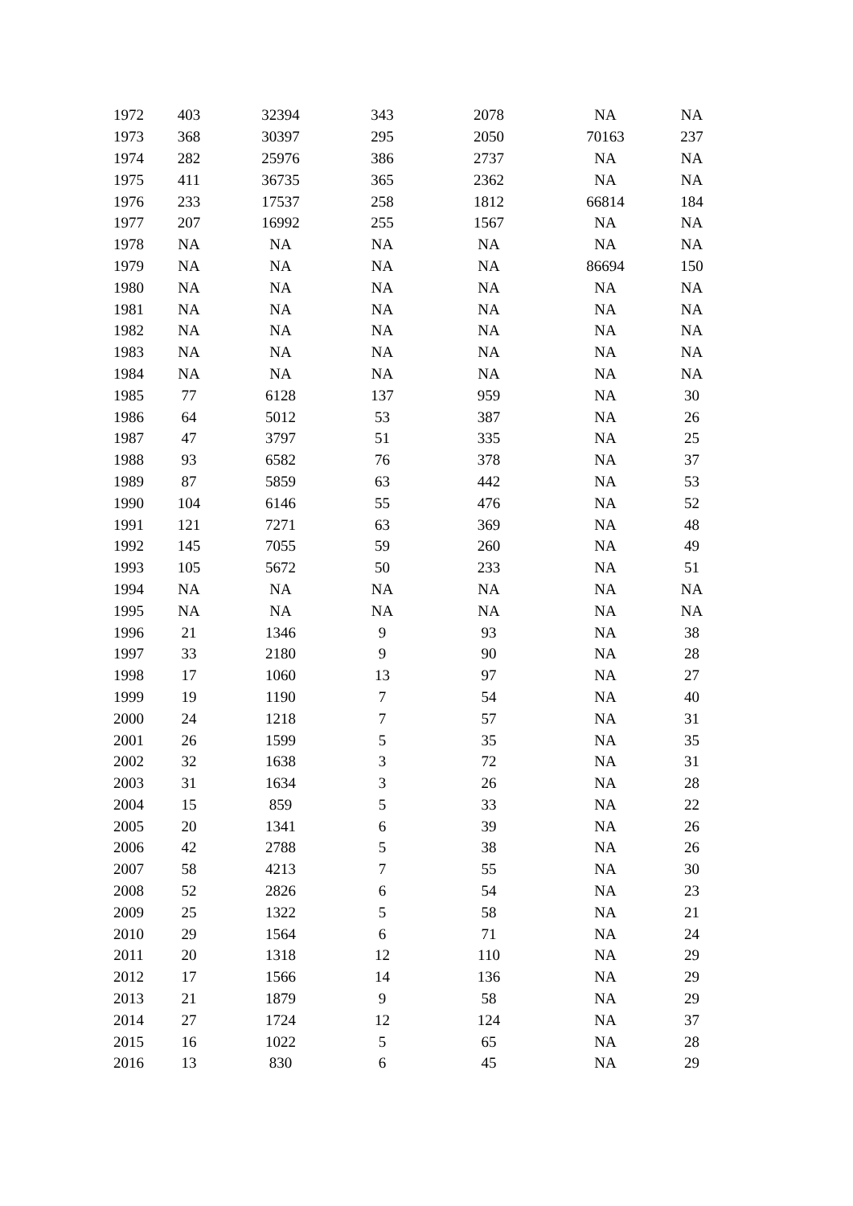| 1972 | 403 | 32394 | 343 | 2078 | NA | NA |
| 1973 | 368 | 30397 | 295 | 2050 | 70163 | 237 |
| 1974 | 282 | 25976 | 386 | 2737 | NA | NA |
| 1975 | 411 | 36735 | 365 | 2362 | NA | NA |
| 1976 | 233 | 17537 | 258 | 1812 | 66814 | 184 |
| 1977 | 207 | 16992 | 255 | 1567 | NA | NA |
| 1978 | NA | NA | NA | NA | NA | NA |
| 1979 | NA | NA | NA | NA | 86694 | 150 |
| 1980 | NA | NA | NA | NA | NA | NA |
| 1981 | NA | NA | NA | NA | NA | NA |
| 1982 | NA | NA | NA | NA | NA | NA |
| 1983 | NA | NA | NA | NA | NA | NA |
| 1984 | NA | NA | NA | NA | NA | NA |
| 1985 | 77 | 6128 | 137 | 959 | NA | 30 |
| 1986 | 64 | 5012 | 53 | 387 | NA | 26 |
| 1987 | 47 | 3797 | 51 | 335 | NA | 25 |
| 1988 | 93 | 6582 | 76 | 378 | NA | 37 |
| 1989 | 87 | 5859 | 63 | 442 | NA | 53 |
| 1990 | 104 | 6146 | 55 | 476 | NA | 52 |
| 1991 | 121 | 7271 | 63 | 369 | NA | 48 |
| 1992 | 145 | 7055 | 59 | 260 | NA | 49 |
| 1993 | 105 | 5672 | 50 | 233 | NA | 51 |
| 1994 | NA | NA | NA | NA | NA | NA |
| 1995 | NA | NA | NA | NA | NA | NA |
| 1996 | 21 | 1346 | 9 | 93 | NA | 38 |
| 1997 | 33 | 2180 | 9 | 90 | NA | 28 |
| 1998 | 17 | 1060 | 13 | 97 | NA | 27 |
| 1999 | 19 | 1190 | 7 | 54 | NA | 40 |
| 2000 | 24 | 1218 | 7 | 57 | NA | 31 |
| 2001 | 26 | 1599 | 5 | 35 | NA | 35 |
| 2002 | 32 | 1638 | 3 | 72 | NA | 31 |
| 2003 | 31 | 1634 | 3 | 26 | NA | 28 |
| 2004 | 15 | 859 | 5 | 33 | NA | 22 |
| 2005 | 20 | 1341 | 6 | 39 | NA | 26 |
| 2006 | 42 | 2788 | 5 | 38 | NA | 26 |
| 2007 | 58 | 4213 | 7 | 55 | NA | 30 |
| 2008 | 52 | 2826 | 6 | 54 | NA | 23 |
| 2009 | 25 | 1322 | 5 | 58 | NA | 21 |
| 2010 | 29 | 1564 | 6 | 71 | NA | 24 |
| 2011 | 20 | 1318 | 12 | 110 | NA | 29 |
| 2012 | 17 | 1566 | 14 | 136 | NA | 29 |
| 2013 | 21 | 1879 | 9 | 58 | NA | 29 |
| 2014 | 27 | 1724 | 12 | 124 | NA | 37 |
| 2015 | 16 | 1022 | 5 | 65 | NA | 28 |
| 2016 | 13 | 830 | 6 | 45 | NA | 29 |